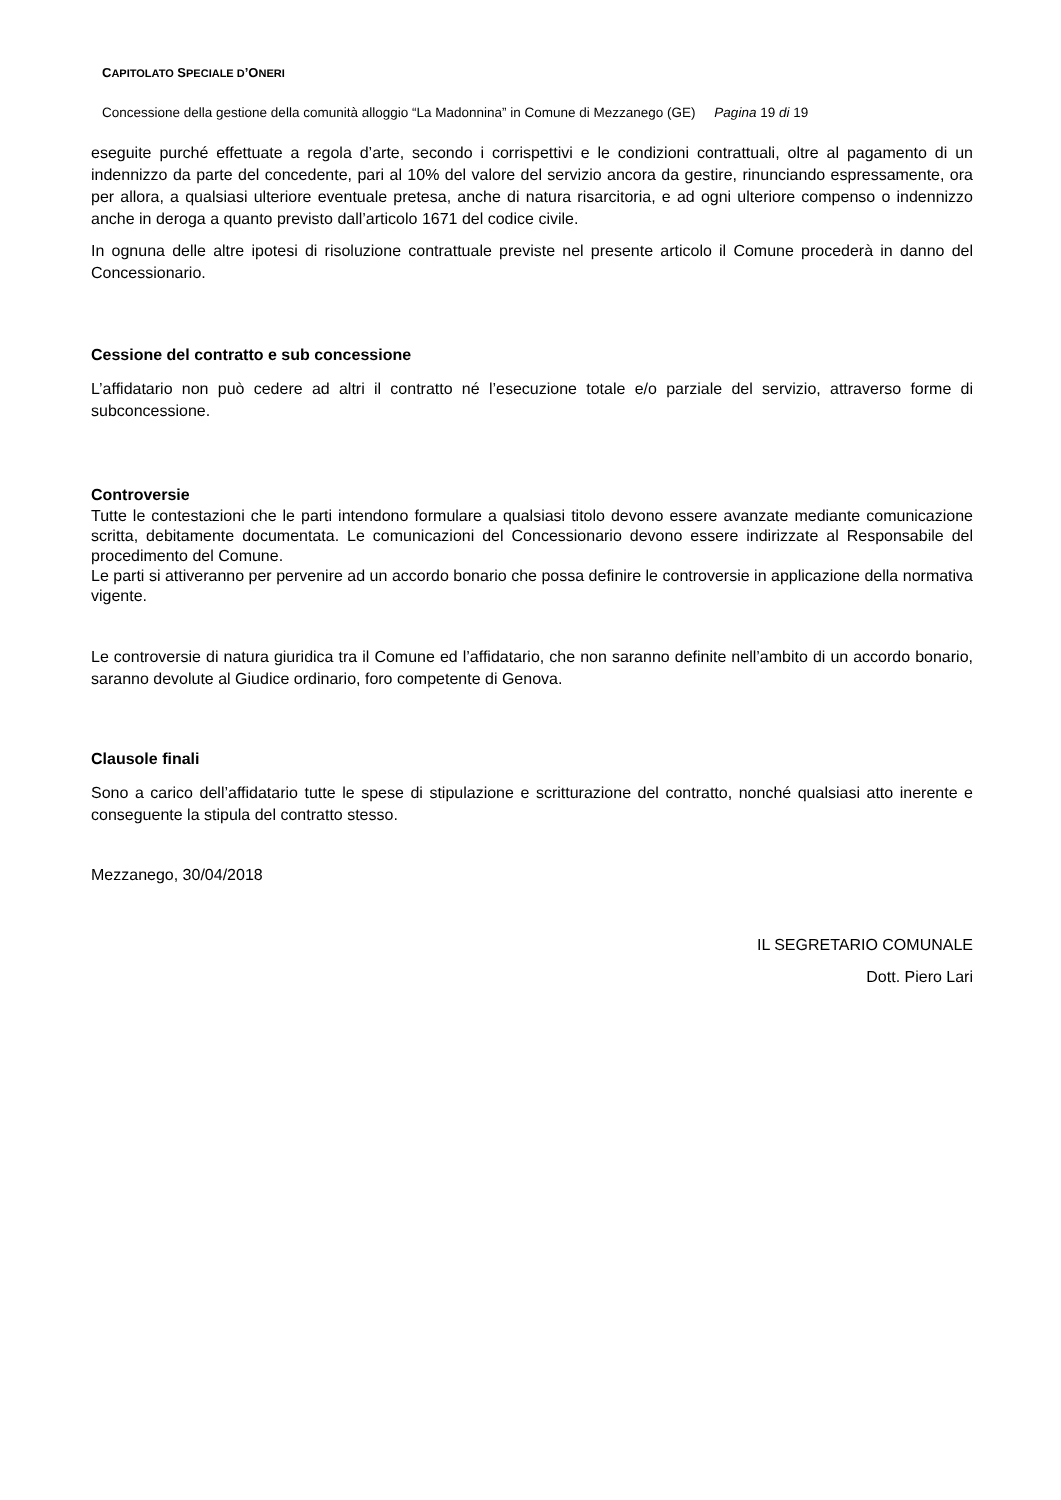CAPITOLATO SPECIALE D’ONERI
Concessione della gestione della comunità alloggio “La Madonnina” in Comune di Mezzanego (GE) Pagina 19 di 19
eseguite purché effettuate a regola d’arte, secondo i corrispettivi e le condizioni contrattuali, oltre al pagamento di un indennizzo da parte del concedente, pari al 10% del valore del servizio ancora da gestire, rinunciando espressamente, ora per allora, a qualsiasi ulteriore eventuale pretesa, anche di natura risarcitoria, e ad ogni ulteriore compenso o indennizzo anche in deroga a quanto previsto dall’articolo 1671 del codice civile.
In ognuna delle altre ipotesi di risoluzione contrattuale previste nel presente articolo il Comune procederà in danno del Concessionario.
Cessione del contratto e sub concessione
L’affidatario non può cedere ad altri il contratto né l’esecuzione totale e/o parziale del servizio, attraverso forme di subconcessione.
Controversie
Tutte le contestazioni che le parti intendono formulare a qualsiasi titolo devono essere avanzate mediante comunicazione scritta, debitamente documentata. Le comunicazioni del Concessionario devono essere indirizzate al Responsabile del procedimento del Comune.
Le parti si attiveranno per pervenire ad un accordo bonario che possa definire le controversie in applicazione della normativa vigente.
Le controversie di natura giuridica tra il Comune ed l’affidatario, che non saranno definite nell’ambito di un accordo bonario, saranno devolute al Giudice ordinario, foro competente di Genova.
Clausole finali
Sono a carico dell’affidatario tutte le spese di stipulazione e scritturazione del contratto, nonché qualsiasi atto inerente e conseguente la stipula del contratto stesso.
Mezzanego, 30/04/2018
IL SEGRETARIO COMUNALE
Dott. Piero Lari